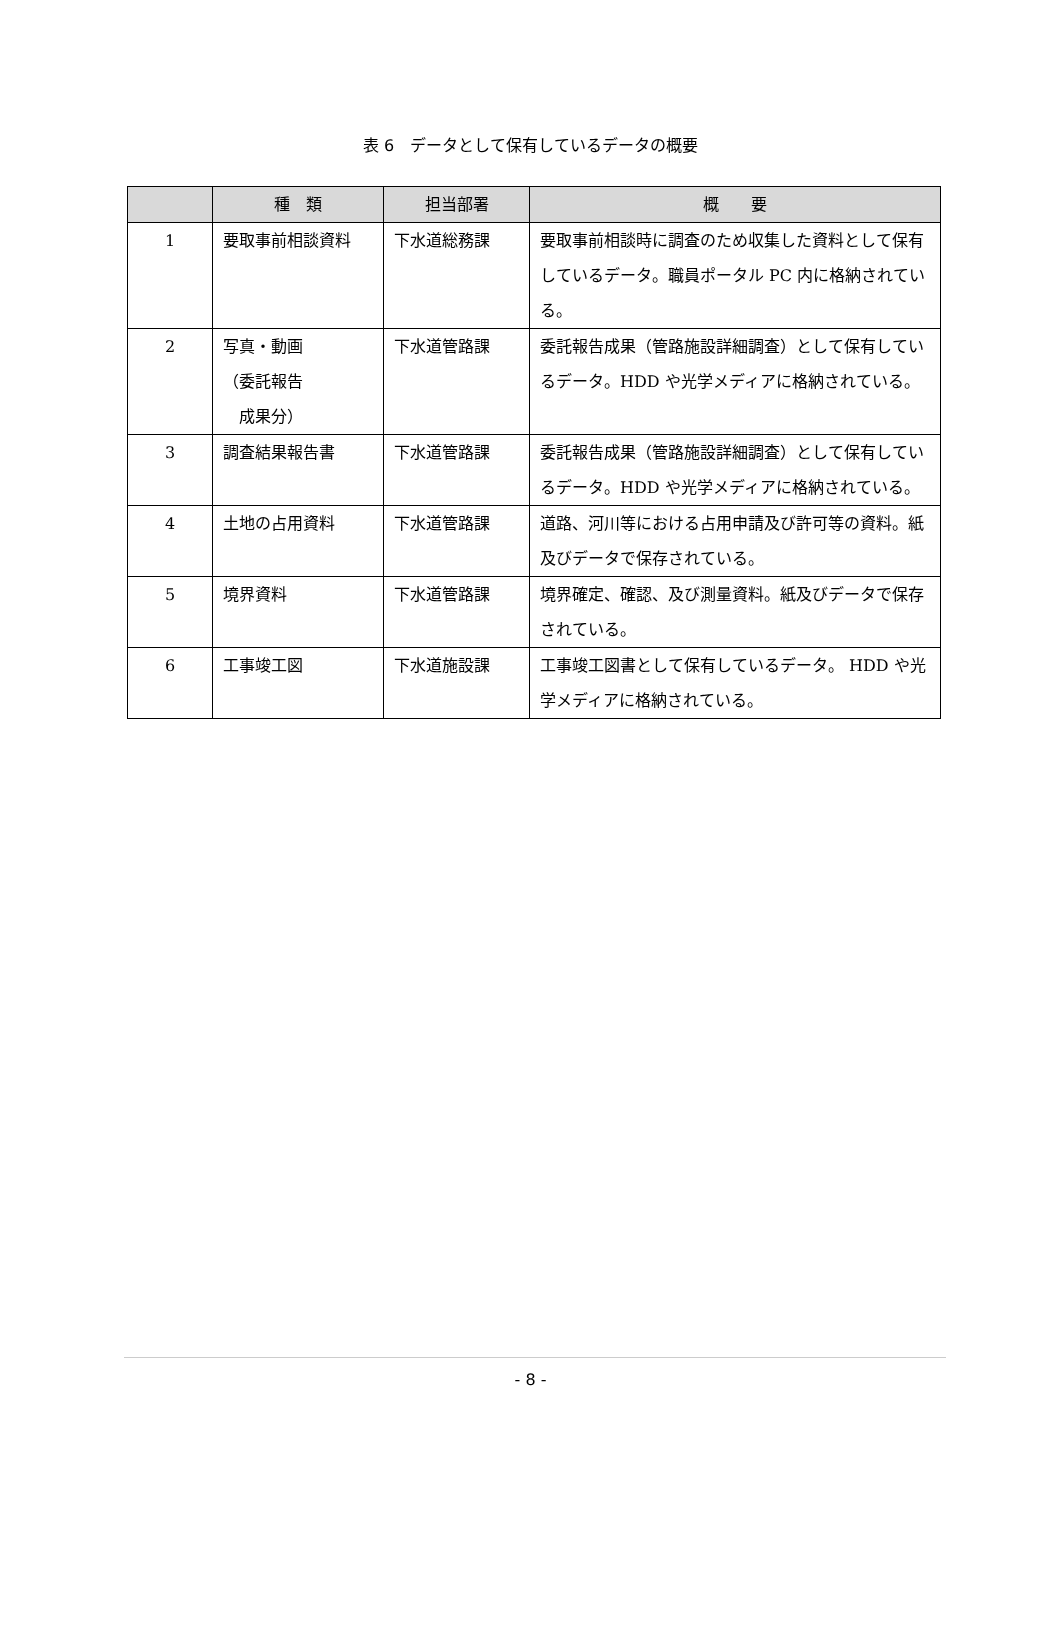表 6　データとして保有しているデータの概要
| | 種 類 | 担当部署 | 概 要 |
| --- | --- | --- | --- |
| 1 | 要取事前相談資料 | 下水道総務課 | 要取事前相談時に調査のため収集した資料として保有しているデータ。職員ポータル PC 内に格納されている。 |
| 2 | 写真・動画 （委託報告 成果分） | 下水道管路課 | 委託報告成果（管路施設詳細調査）として保有しているデータ。HDD や光学メディアに格納されている。 |
| 3 | 調査結果報告書 | 下水道管路課 | 委託報告成果（管路施設詳細調査）として保有しているデータ。HDD や光学メディアに格納されている。 |
| 4 | 土地の占用資料 | 下水道管路課 | 道路、河川等における占用申請及び許可等の資料。紙及びデータで保存されている。 |
| 5 | 境界資料 | 下水道管路課 | 境界確定、確認、及び測量資料。紙及びデータで保存されている。 |
| 6 | 工事竣工図 | 下水道施設課 | 工事竣工図書として保有しているデータ。 HDD や光学メディアに格納されている。 |
- 8 -